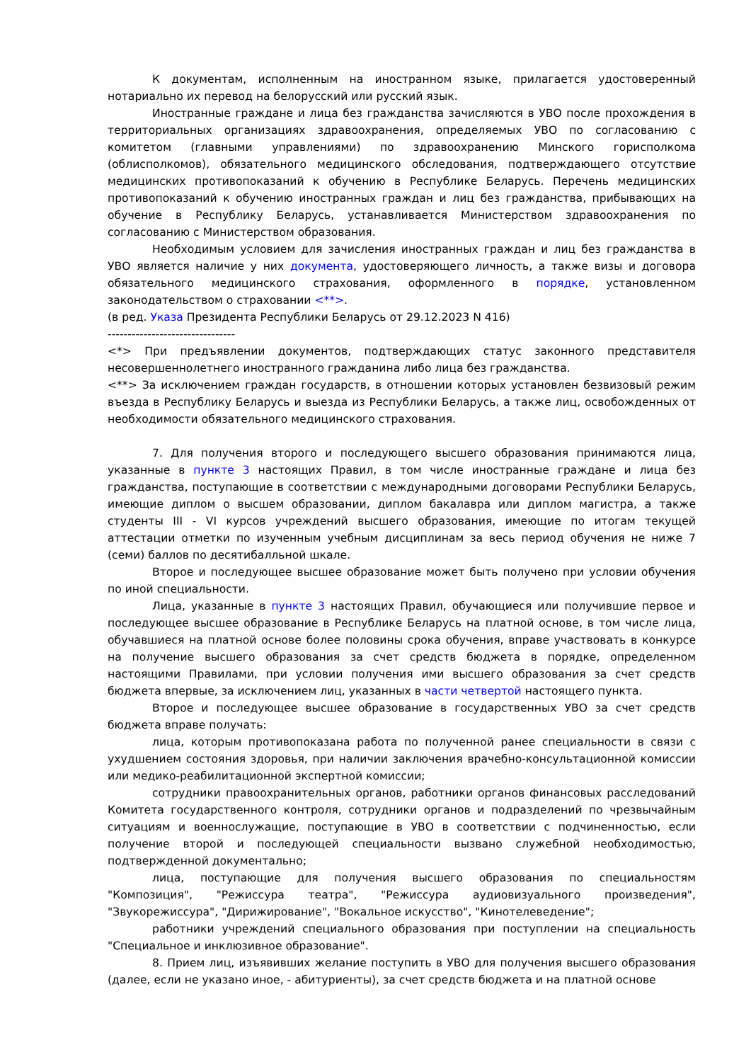К документам, исполненным на иностранном языке, прилагается удостоверенный нотариально их перевод на белорусский или русский язык.
Иностранные граждане и лица без гражданства зачисляются в УВО после прохождения в территориальных организациях здравоохранения, определяемых УВО по согласованию с комитетом (главными управлениями) по здравоохранению Минского горисполкома (облисполкомов), обязательного медицинского обследования, подтверждающего отсутствие медицинских противопоказаний к обучению в Республике Беларусь. Перечень медицинских противопоказаний к обучению иностранных граждан и лиц без гражданства, прибывающих на обучение в Республику Беларусь, устанавливается Министерством здравоохранения по согласованию с Министерством образования.
Необходимым условием для зачисления иностранных граждан и лиц без гражданства в УВО является наличие у них документа, удостоверяющего личность, а также визы и договора обязательного медицинского страхования, оформленного в порядке, установленном законодательством о страховании <**>.
(в ред. Указа Президента Республики Беларусь от 29.12.2023 N 416)
--------------------------------
<*> При предъявлении документов, подтверждающих статус законного представителя несовершеннолетнего иностранного гражданина либо лица без гражданства.
<**> За исключением граждан государств, в отношении которых установлен безвизовый режим въезда в Республику Беларусь и выезда из Республики Беларусь, а также лиц, освобожденных от необходимости обязательного медицинского страхования.
7. Для получения второго и последующего высшего образования принимаются лица, указанные в пункте 3 настоящих Правил, в том числе иностранные граждане и лица без гражданства, поступающие в соответствии с международными договорами Республики Беларусь, имеющие диплом о высшем образовании, диплом бакалавра или диплом магистра, а также студенты III - VI курсов учреждений высшего образования, имеющие по итогам текущей аттестации отметки по изученным учебным дисциплинам за весь период обучения не ниже 7 (семи) баллов по десятибалльной шкале.
Второе и последующее высшее образование может быть получено при условии обучения по иной специальности.
Лица, указанные в пункте 3 настоящих Правил, обучающиеся или получившие первое и последующее высшее образование в Республике Беларусь на платной основе, в том числе лица, обучавшиеся на платной основе более половины срока обучения, вправе участвовать в конкурсе на получение высшего образования за счет средств бюджета в порядке, определенном настоящими Правилами, при условии получения ими высшего образования за счет средств бюджета впервые, за исключением лиц, указанных в части четвертой настоящего пункта.
Второе и последующее высшее образование в государственных УВО за счет средств бюджета вправе получать:
лица, которым противопоказана работа по полученной ранее специальности в связи с ухудшением состояния здоровья, при наличии заключения врачебно-консультационной комиссии или медико-реабилитационной экспертной комиссии;
сотрудники правоохранительных органов, работники органов финансовых расследований Комитета государственного контроля, сотрудники органов и подразделений по чрезвычайным ситуациям и военнослужащие, поступающие в УВО в соответствии с подчиненностью, если получение второй и последующей специальности вызвано служебной необходимостью, подтвержденной документально;
лица, поступающие для получения высшего образования по специальностям "Композиция", "Режиссура театра", "Режиссура аудиовизуального произведения", "Звукорежиссура", "Дирижирование", "Вокальное искусство", "Кинотелеведение";
работники учреждений специального образования при поступлении на специальность "Специальное и инклюзивное образование".
8. Прием лиц, изъявивших желание поступить в УВО для получения высшего образования (далее, если не указано иное, - абитуриенты), за счет средств бюджета и на платной основе